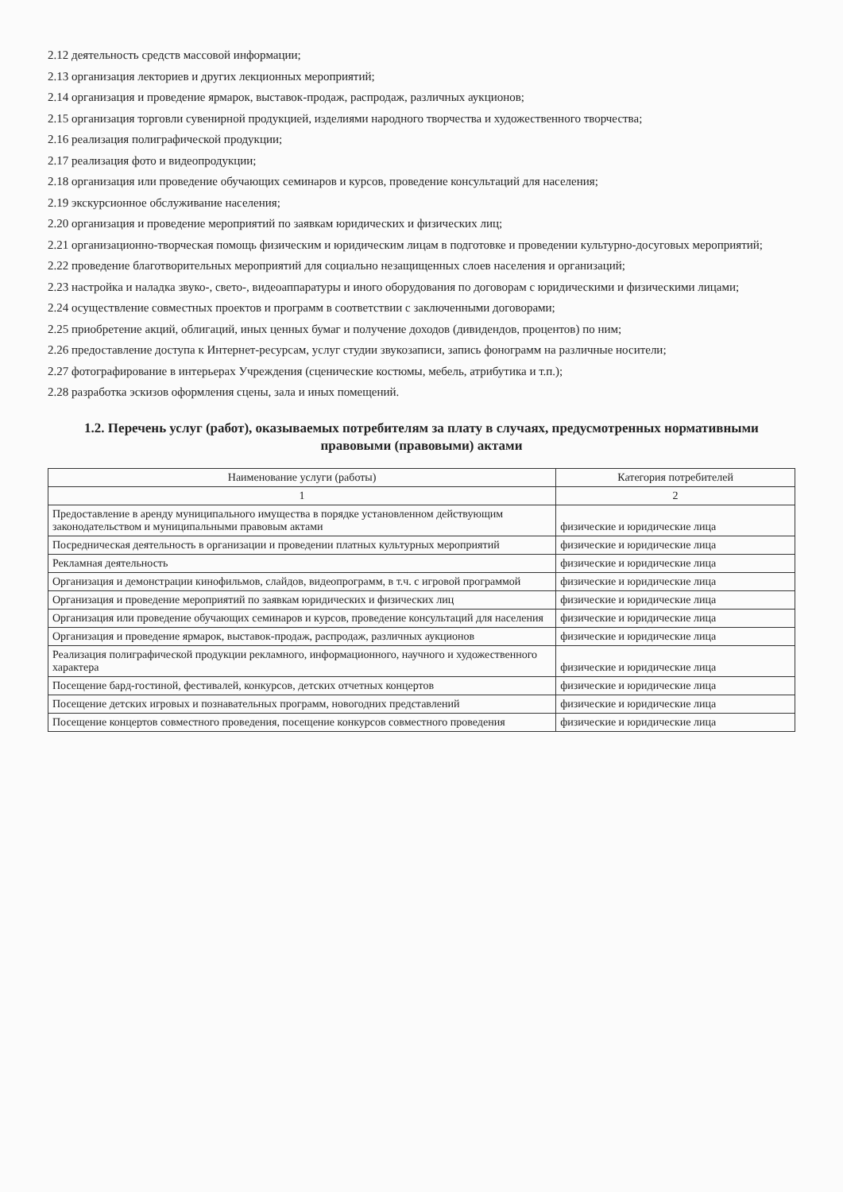2.12 деятельность средств массовой информации;
2.13 организация лекториев и других лекционных мероприятий;
2.14 организация и проведение ярмарок, выставок-продаж, распродаж, различных аукционов;
2.15 организация торговли сувенирной продукцией, изделиями народного творчества и художественного творчества;
2.16 реализация полиграфической продукции;
2.17 реализация фото и видеопродукции;
2.18 организация или проведение обучающих семинаров и курсов, проведение консультаций для населения;
2.19 экскурсионное обслуживание населения;
2.20 организация и проведение мероприятий по заявкам юридических и физических лиц;
2.21 организационно-творческая помощь физическим и юридическим лицам в подготовке и проведении культурно-досуговых мероприятий;
2.22 проведение благотворительных мероприятий для социально незащищенных слоев населения и организаций;
2.23 настройка и наладка звуко-, свето-, видеоаппаратуры и иного оборудования по договорам с юридическими и физическими лицами;
2.24 осуществление совместных проектов и программ в соответствии с заключенными договорами;
2.25 приобретение акций, облигаций, иных ценных бумаг и получение доходов (дивидендов, процентов) по ним;
2.26 предоставление доступа к Интернет-ресурсам, услуг студии звукозаписи, запись фонограмм на различные носители;
2.27 фотографирование в интерьерах Учреждения (сценические костюмы, мебель, атрибутика и т.п.);
2.28 разработка эскизов оформления сцены, зала и иных помещений.
1.2. Перечень услуг (работ), оказываемых потребителям за плату в случаях, предусмотренных нормативными правовыми (правовыми) актами
| Наименование услуги (работы) | Категория потребителей |
| --- | --- |
| 1 | 2 |
| Предоставление в аренду муниципального имущества в порядке установленном действующим законодательством и муниципальными правовым актами | физические и юридические лица |
| Посредническая деятельность в организации и проведении платных культурных мероприятий | физические и юридические лица |
| Рекламная деятельность | физические и юридические лица |
| Организация и демонстрации кинофильмов, слайдов, видеопрограмм, в т.ч. с игровой программой | физические и юридические лица |
| Организация и проведение мероприятий по заявкам юридических и физических лиц | физические и юридические лица |
| Организация или проведение обучающих семинаров и курсов, проведение консультаций для населения | физические и юридические лица |
| Организация и проведение ярмарок, выставок-продаж, распродаж, различных аукционов | физические и юридические лица |
| Реализация полиграфической продукции рекламного, информационного, научного и художественного характера | физические и юридические лица |
| Посещение бард-гостиной, фестивалей, конкурсов, детских отчетных концертов | физические и юридические лица |
| Посещение детских игровых и познавательных программ, новогодних представлений | физические и юридические лица |
| Посещение концертов совместного проведения, посещение конкурсов совместного проведения | физические и юридические лица |